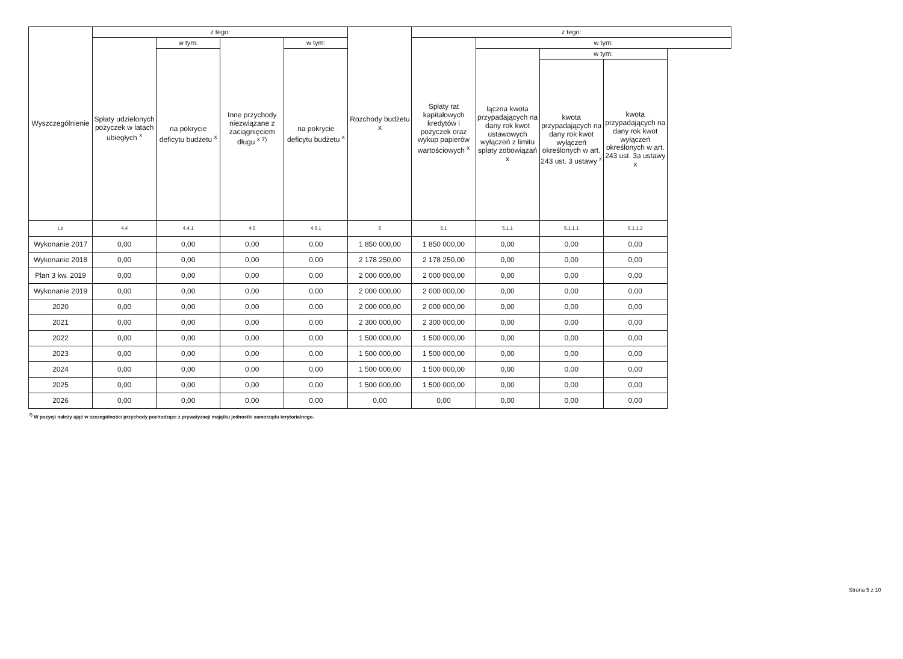| Wyszczególnienie | z tego: | | | | Rozchody budżetu x | z tego: | | | |
| --- | --- | --- | --- | --- | --- | --- | --- | --- | --- |
| | Spłaty udzielonych pożyczek w latach ubiegłych <sup>x</sup> | w tym: | Inne przychody niezwiązane z zaciągnięciem długu <sup>x 7)</sup> | w tym: | | Spłaty rat kapitałowych kredytów i pożyczek oraz wykup papierów wartościowych <sup>x</sup> | w tym: | | |
| | | na pokrycie deficytu budżetu <sup>x</sup> | | na pokrycie deficytu budżetu <sup>x</sup> | | | łączna kwota przypadających na dany rok kwot ustawowych wyłączeń z limitu spłaty zobowiązań x | w tym: | |
| | | | | | | | | kwota przypadających na dany rok kwot wyłączeń określonych w art. 243 ust. 3 ustawy <sup>x</sup> | kwota przypadających na dany rok kwot wyłączeń określonych w art. 243 ust. 3a ustawy x |
| Lp | 4.4 | 4.4.1 | 4.5 | 4.5.1 | 5 | 5.1 | 5.1.1 | 5.1.1.1 | 5.1.1.2 |
| Wykonanie 2017 | 0,00 | 0,00 | 0,00 | 0,00 | 1 850 000,00 | 1 850 000,00 | 0,00 | 0,00 | 0,00 |
| Wykonanie 2018 | 0,00 | 0,00 | 0,00 | 0,00 | 2 178 250,00 | 2 178 250,00 | 0,00 | 0,00 | 0,00 |
| Plan 3 kw. 2019 | 0,00 | 0,00 | 0,00 | 0,00 | 2 000 000,00 | 2 000 000,00 | 0,00 | 0,00 | 0,00 |
| Wykonanie 2019 | 0,00 | 0,00 | 0,00 | 0,00 | 2 000 000,00 | 2 000 000,00 | 0,00 | 0,00 | 0,00 |
| 2020 | 0,00 | 0,00 | 0,00 | 0,00 | 2 000 000,00 | 2 000 000,00 | 0,00 | 0,00 | 0,00 |
| 2021 | 0,00 | 0,00 | 0,00 | 0,00 | 2 300 000,00 | 2 300 000,00 | 0,00 | 0,00 | 0,00 |
| 2022 | 0,00 | 0,00 | 0,00 | 0,00 | 1 500 000,00 | 1 500 000,00 | 0,00 | 0,00 | 0,00 |
| 2023 | 0,00 | 0,00 | 0,00 | 0,00 | 1 500 000,00 | 1 500 000,00 | 0,00 | 0,00 | 0,00 |
| 2024 | 0,00 | 0,00 | 0,00 | 0,00 | 1 500 000,00 | 1 500 000,00 | 0,00 | 0,00 | 0,00 |
| 2025 | 0,00 | 0,00 | 0,00 | 0,00 | 1 500 000,00 | 1 500 000,00 | 0,00 | 0,00 | 0,00 |
| 2026 | 0,00 | 0,00 | 0,00 | 0,00 | 0,00 | 0,00 | 0,00 | 0,00 | 0,00 |
<sup>7)</sup> W pozycji należy ująć w szczególności przychody pochodzące z prywatyzacji majątku jednostki samorządu terytorialnego.
Strona 5 z 10